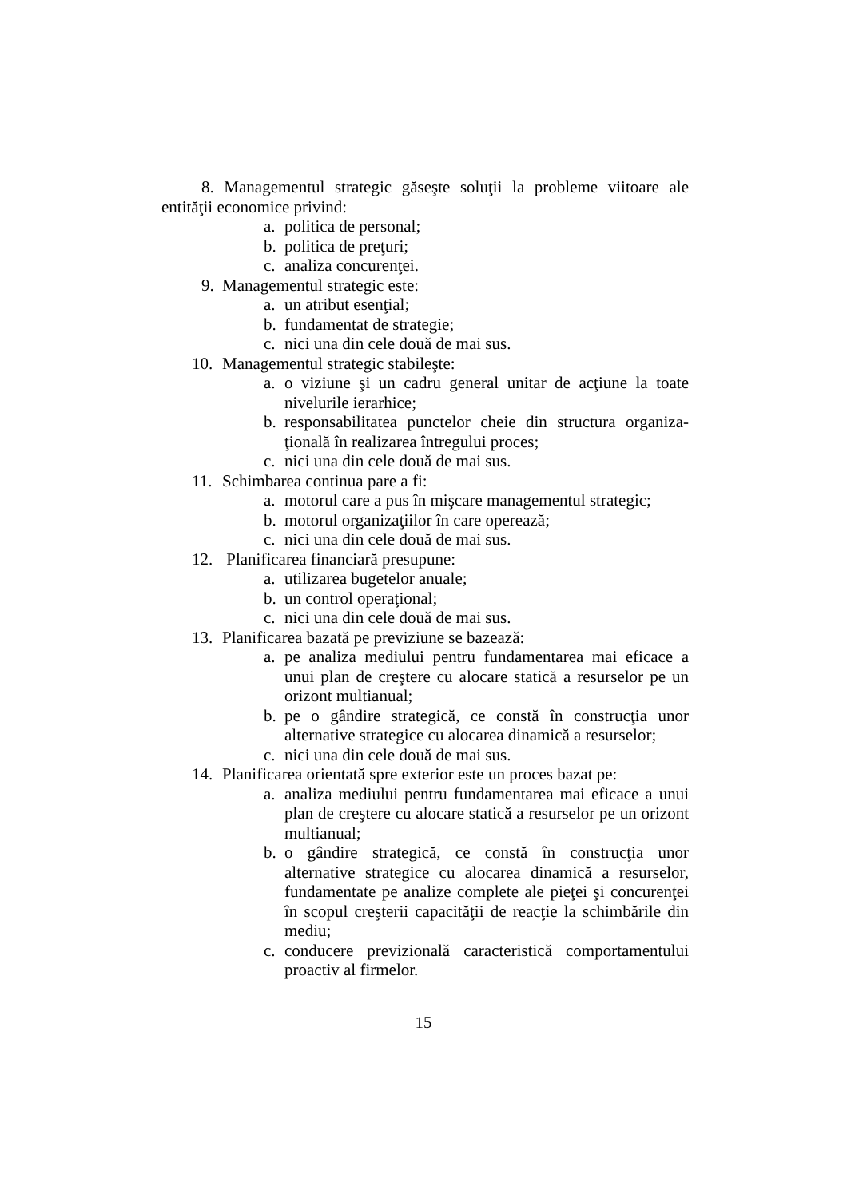8. Managementul strategic găseşte soluţii la probleme viitoare ale entităţii economice privind:
a. politica de personal;
b. politica de preţuri;
c. analiza concurenţei.
9. Managementul strategic este:
a. un atribut esenţial;
b. fundamentat de strategie;
c. nici una din cele două de mai sus.
10. Managementul strategic stabileşte:
a. o viziune şi un cadru general unitar de acţiune la toate nivelurile ierarhice;
b. responsabilitatea punctelor cheie din structura organiza-ţională în realizarea întregului proces;
c. nici una din cele două de mai sus.
11. Schimbarea continua pare a fi:
a. motorul care a pus în mişcare managementul strategic;
b. motorul organizaţiilor în care operează;
c. nici una din cele două de mai sus.
12. Planificarea financiară presupune:
a. utilizarea bugetelor anuale;
b. un control operaţional;
c. nici una din cele două de mai sus.
13. Planificarea bazată pe previziune se bazează:
a. pe analiza mediului pentru fundamentarea mai eficace a unui plan de creştere cu alocare statică a resurselor pe un orizont multianual;
b. pe o gândire strategică, ce constă în construcţia unor alternative strategice cu alocarea dinamică a resurselor;
c. nici una din cele două de mai sus.
14. Planificarea orientată spre exterior este un proces bazat pe:
a. analiza mediului pentru fundamentarea mai eficace a unui plan de creştere cu alocare statică a resurselor pe un orizont multianual;
b. o gândire strategică, ce constă în construcţia unor alternative strategice cu alocarea dinamică a resurselor, fundamentate pe analize complete ale pieţei şi concurenţei în scopul creşterii capacităţii de reacţie la schimbările din mediu;
c. conducere previzională caracteristică comportamentului proactiv al firmelor.
15